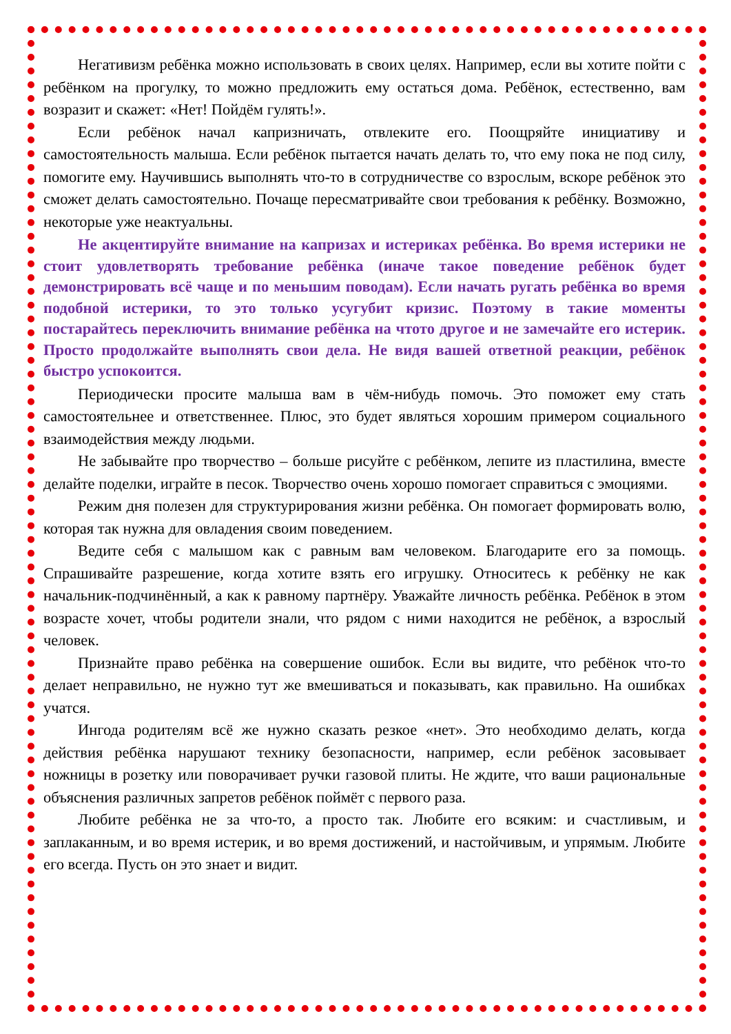Негативизм ребёнка можно использовать в своих целях. Например, если вы хотите пойти с ребёнком на прогулку, то можно предложить ему остаться дома. Ребёнок, естественно, вам возразит и скажет: «Нет! Пойдём гулять!».
Если ребёнок начал капризничать, отвлеките его. Поощряйте инициативу и самостоятельность малыша. Если ребёнок пытается начать делать то, что ему пока не под силу, помогите ему. Научившись выполнять что-то в сотрудничестве со взрослым, вскоре ребёнок это сможет делать самостоятельно. Почаще пересматривайте свои требования к ребёнку. Возможно, некоторые уже неактуальны.
Не акцентируйте внимание на капризах и истериках ребёнка. Во время истерики не стоит удовлетворять требование ребёнка (иначе такое поведение ребёнок будет демонстрировать всё чаще и по меньшим поводам). Если начать ругать ребёнка во время подобной истерики, то это только усугубит кризис. Поэтому в такие моменты постарайтесь переключить внимание ребёнка на чтото другое и не замечайте его истерик. Просто продолжайте выполнять свои дела. Не видя вашей ответной реакции, ребёнок быстро успокоится.
Периодически просите малыша вам в чём-нибудь помочь. Это поможет ему стать самостоятельнее и ответственнее. Плюс, это будет являться хорошим примером социального взаимодействия между людьми.
Не забывайте про творчество – больше рисуйте с ребёнком, лепите из пластилина, вместе делайте поделки, играйте в песок. Творчество очень хорошо помогает справиться с эмоциями.
Режим дня полезен для структурирования жизни ребёнка. Он помогает формировать волю, которая так нужна для овладения своим поведением.
Ведите себя с малышом как с равным вам человеком. Благодарите его за помощь. Спрашивайте разрешение, когда хотите взять его игрушку. Относитесь к ребёнку не как начальник-подчинённый, а как к равному партнёру. Уважайте личность ребёнка. Ребёнок в этом возрасте хочет, чтобы родители знали, что рядом с ними находится не ребёнок, а взрослый человек.
Признайте право ребёнка на совершение ошибок. Если вы видите, что ребёнок что-то делает неправильно, не нужно тут же вмешиваться и показывать, как правильно. На ошибках учатся.
Ингода родителям всё же нужно сказать резкое «нет». Это необходимо делать, когда действия ребёнка нарушают технику безопасности, например, если ребёнок засовывает ножницы в розетку или поворачивает ручки газовой плиты. Не ждите, что ваши рациональные объяснения различных запретов ребёнок поймёт с первого раза.
Любите ребёнка не за что-то, а просто так. Любите его всяким: и счастливым, и заплаканным, и во время истерик, и во время достижений, и настойчивым, и упрямым. Любите его всегда. Пусть он это знает и видит.